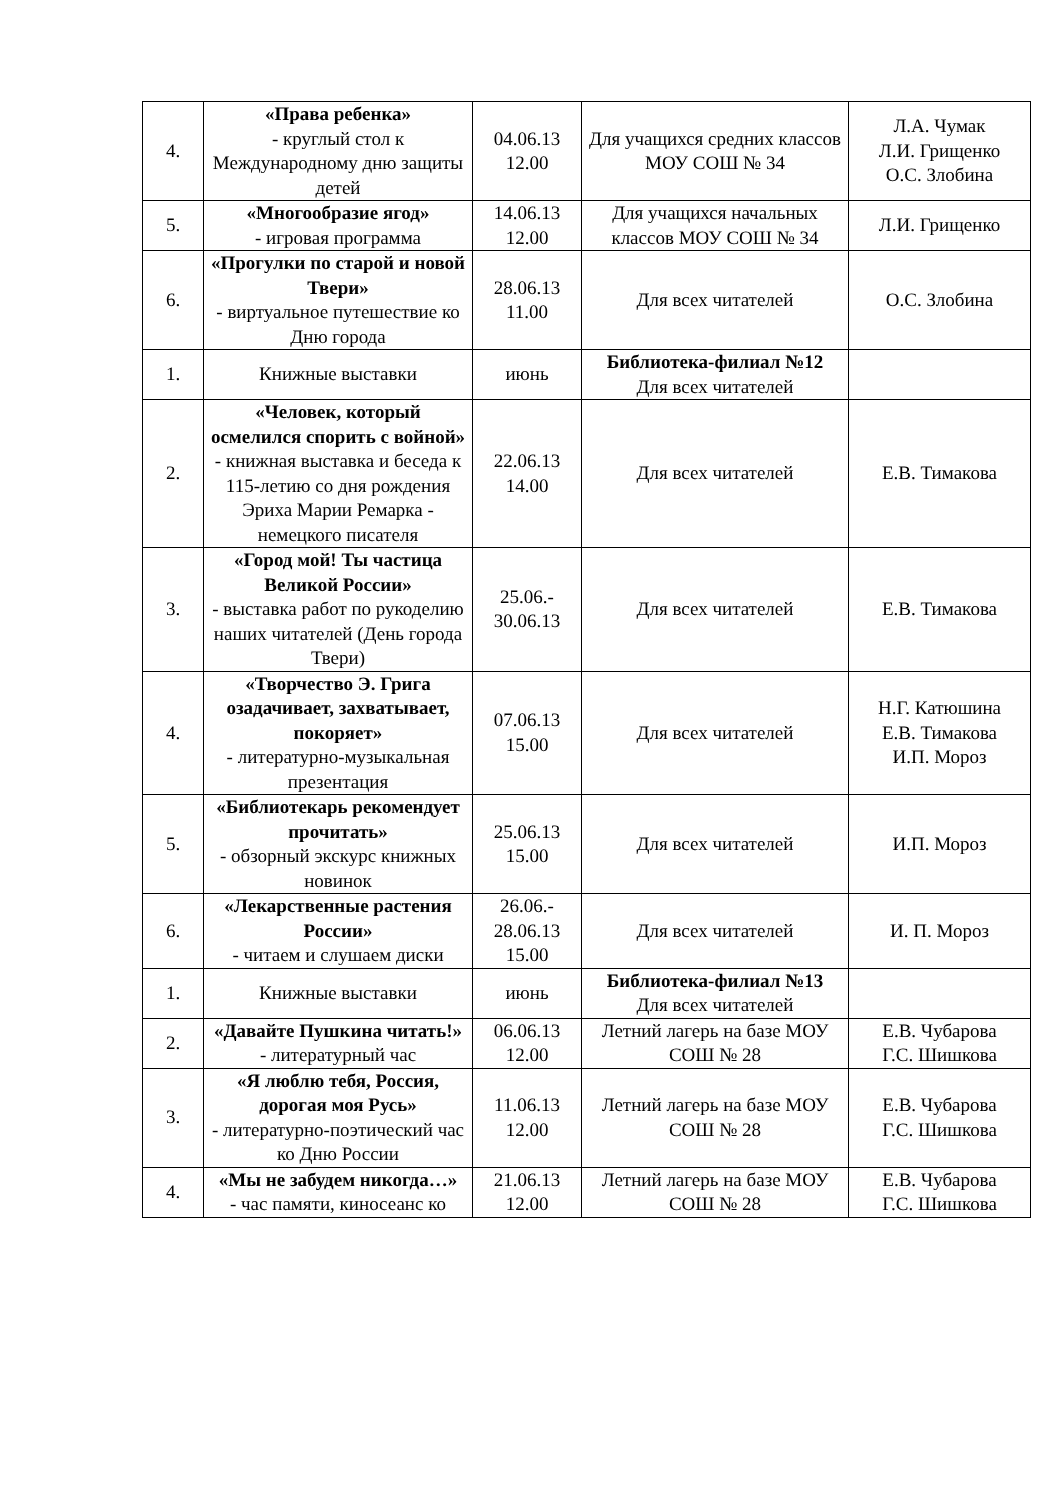| 4. | «Права ребенка» - круглый стол к Международному дню защиты детей | 04.06.13 12.00 | Для учащихся средних классов МОУ СОШ № 34 | Л.А. Чумак Л.И. Грищенко О.С. Злобина |
| 5. | «Многообразие ягод» - игровая программа | 14.06.13 12.00 | Для учащихся начальных классов МОУ СОШ № 34 | Л.И. Грищенко |
| 6. | «Прогулки по старой и новой Твери» - виртуальное путешествие ко Дню города | 28.06.13 11.00 | Для всех читателей | О.С. Злобина |
| 1. | Книжные выставки | июнь | Библиотека-филиал №12 Для всех читателей | |
| 2. | «Человек, который осмелился спорить с войной» - книжная выставка и беседа к 115-летию со дня рождения Эриха Марии Ремарка - немецкого писателя | 22.06.13 14.00 | Для всех читателей | Е.В. Тимакова |
| 3. | «Город мой! Ты частица Великой России» - выставка работ по рукоделию наших читателей (День города Твери) | 25.06.- 30.06.13 | Для всех читателей | Е.В. Тимакова |
| 4. | «Творчество Э. Грига озадачивает, захватывает, покоряет» - литературно-музыкальная презентация | 07.06.13 15.00 | Для всех читателей | Н.Г. Катюшина Е.В. Тимакова И.П. Мороз |
| 5. | «Библиотекарь рекомендует прочитать» - обзорный экскурс книжных новинок | 25.06.13 15.00 | Для всех читателей | И.П. Мороз |
| 6. | «Лекарственные растения России» - читаем и слушаем диски | 26.06.- 28.06.13 15.00 | Для всех читателей | И. П. Мороз |
| 1. | Книжные выставки | июнь | Библиотека-филиал №13 Для всех читателей | |
| 2. | «Давайте Пушкина читать!» - литературный час | 06.06.13 12.00 | Летний лагерь на базе МОУ СОШ № 28 | Е.В. Чубарова Г.С. Шишкова |
| 3. | «Я люблю тебя, Россия, дорогая моя Русь» - литературно-поэтический час ко Дню России | 11.06.13 12.00 | Летний лагерь на базе МОУ СОШ № 28 | Е.В. Чубарова Г.С. Шишкова |
| 4. | «Мы не забудем никогда…» - час памяти, киносеанс ко | 21.06.13 12.00 | Летний лагерь на базе МОУ СОШ № 28 | Е.В. Чубарова Г.С. Шишкова |